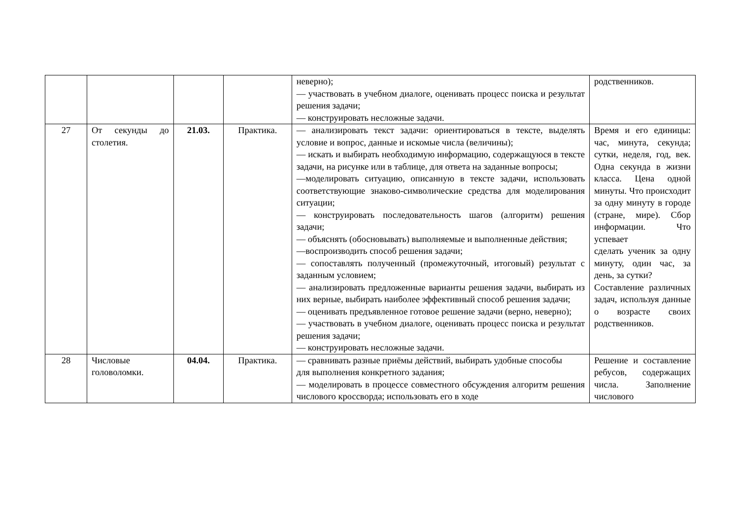| | | | | неверно); — участвовать в учебном диалоге, оценивать процесс поиска и результат решения задачи; — конструировать несложные задачи. | родственников. |
| 27 | От секунды до столетия. | 21.03. | Практика. | — анализировать текст задачи: ориентироваться в тексте, выделять условие и вопрос, данные и искомые числа (величины); — искать и выбирать необходимую информацию, содержащуюся в тексте задачи, на рисунке или в таблице, для ответа на заданные вопросы; —моделировать ситуацию, описанную в тексте задачи, использовать соответствующие знаково-символические средства для моделирования ситуации; — конструировать последовательность шагов (алгоритм) решения задачи; — объяснять (обосновывать) выполняемые и выполненные действия; —воспроизводить способ решения задачи; — сопоставлять полученный (промежуточный, итоговый) результат с заданным условием; — анализировать предложенные варианты решения задачи, выбирать из них верные, выбирать наиболее эффективный способ решения задачи; — оценивать предъявленное готовое решение задачи (верно, неверно); — участвовать в учебном диалоге, оценивать процесс поиска и результат решения задачи; — конструировать несложные задачи. | Время и его единицы: час, минута, секунда; сутки, неделя, год, век. Одна секунда в жизни класса. Цена одной минуты. Что происходит за одну минуту в городе (стране, мире). Сбор информации. Что успевает сделать ученик за одну минуту, один час, за день, за сутки? Составление различных задач, используя данные о возрасте своих родственников. |
| 28 | Числовые головоломки. | 04.04. | Практика. | — сравнивать разные приёмы действий, выбирать удобные способы для выполнения конкретного задания; — моделировать в процессе совместного обсуждения алгоритм решения числового кроссворда; использовать его в ходе | Решение и составление ребусов, содержащих числа. Заполнение числового |